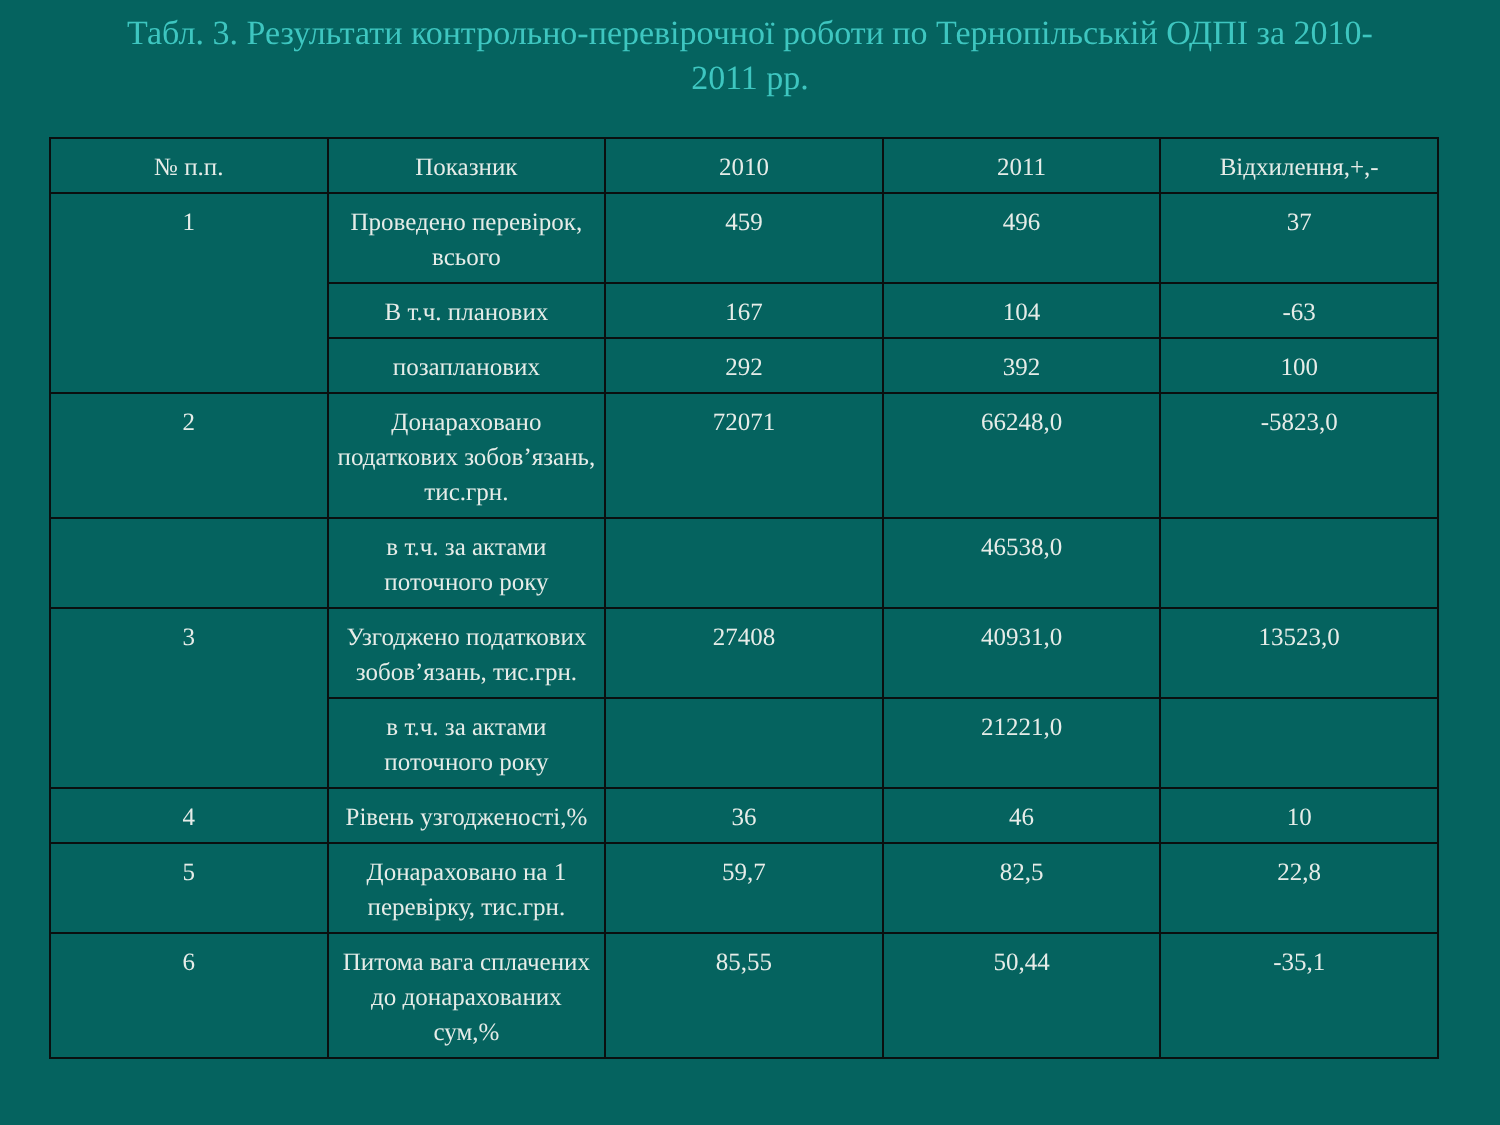Табл. 3. Результати контрольно-перевірочної роботи по Тернопільській ОДПІ за 2010-2011 рр.
| № п.п. | Показник | 2010 | 2011 | Відхилення,+,- |
| --- | --- | --- | --- | --- |
| 1 | Проведено перевірок, всього | 459 | 496 | 37 |
| | В т.ч. планових | 167 | 104 | -63 |
| | позапланових | 292 | 392 | 100 |
| 2 | Донараховано податкових зобов’язань, тис.грн. | 72071 | 66248,0 | -5823,0 |
| | в т.ч. за актами поточного року | | 46538,0 | |
| 3 | Узгоджено податкових зобов’язань, тис.грн. | 27408 | 40931,0 | 13523,0 |
| | в т.ч. за актами поточного року | | 21221,0 | |
| 4 | Рівень узгодженості,% | 36 | 46 | 10 |
| 5 | Донараховано на 1 перевірку, тис.грн. | 59,7 | 82,5 | 22,8 |
| 6 | Питома вага сплачених до донарахованих сум,% | 85,55 | 50,44 | -35,1 |